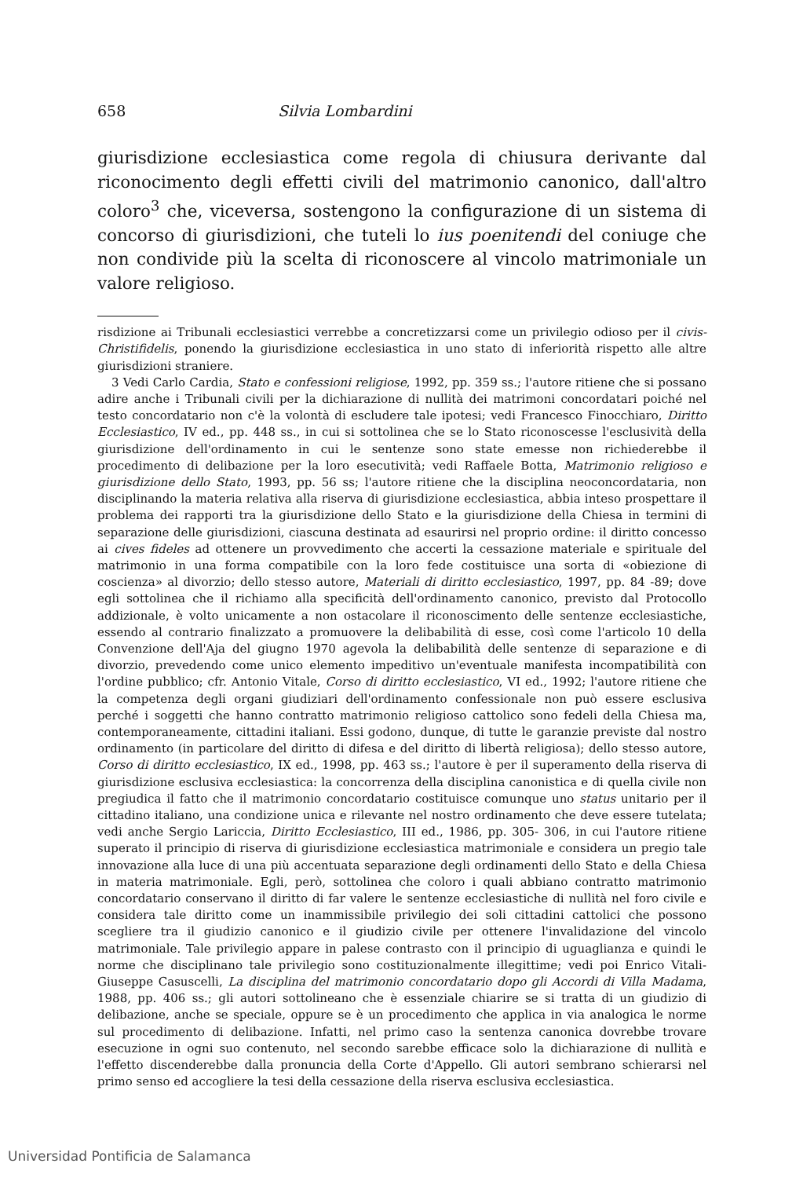658 Silvia Lombardini
giurisdizione ecclesiastica come regola di chiusura derivante dal riconocimento degli effetti civili del matrimonio canonico, dall'altro coloro<sup>3</sup> che, viceversa, sostengono la configurazione di un sistema di concorso di giurisdizioni, che tuteli lo ius poenitendi del coniuge che non condivide più la scelta di riconoscere al vincolo matrimoniale un valore religioso.
risdizione ai Tribunali ecclesiastici verrebbe a concretizzarsi come un privilegio odioso per il civis-Christifidelis, ponendo la giurisdizione ecclesiastica in uno stato di inferiorità rispetto alle altre giurisdizioni straniere.
3 Vedi Carlo Cardia, Stato e confessioni religiose, 1992, pp. 359 ss.; l'autore ritiene che si possano adire anche i Tribunali civili per la dichiarazione di nullità dei matrimoni concordatari poiché nel testo concordatario non c'è la volontà di escludere tale ipotesi; vedi Francesco Finocchiaro, Diritto Ecclesiastico, IV ed., pp. 448 ss., in cui si sottolinea che se lo Stato riconoscesse l'esclusività della giurisdizione dell'ordinamento in cui le sentenze sono state emesse non richiederebbe il procedimento di delibazione per la loro esecutività; vedi Raffaele Botta, Matrimonio religioso e giurisdizione dello Stato, 1993, pp. 56 ss; l'autore ritiene che la disciplina neoconcordataria, non disciplinando la materia relativa alla riserva di giurisdizione ecclesiastica, abbia inteso prospettare il problema dei rapporti tra la giurisdizione dello Stato e la giurisdizione della Chiesa in termini di separazione delle giurisdizioni, ciascuna destinata ad esaurirsi nel proprio ordine: il diritto concesso ai cives fideles ad ottenere un provvedimento che accerti la cessazione materiale e spirituale del matrimonio in una forma compatibile con la loro fede costituisce una sorta di «obiezione di coscienza» al divorzio; dello stesso autore, Materiali di diritto ecclesiastico, 1997, pp. 84 -89; dove egli sottolinea che il richiamo alla specificità dell'ordinamento canonico, previsto dal Protocollo addizionale, è volto unicamente a non ostacolare il riconoscimento delle sentenze ecclesiastiche, essendo al contrario finalizzato a promuovere la delibabilità di esse, così come l'articolo 10 della Convenzione dell'Aja del giugno 1970 agevola la delibabilità delle sentenze di separazione e di divorzio, prevedendo come unico elemento impeditivo un'eventuale manifesta incompatibilità con l'ordine pubblico; cfr. Antonio Vitale, Corso di diritto ecclesiastico, VI ed., 1992; l'autore ritiene che la competenza degli organi giudiziari dell'ordinamento confessionale non può essere esclusiva perché i soggetti che hanno contratto matrimonio religioso cattolico sono fedeli della Chiesa ma, contemporaneamente, cittadini italiani. Essi godono, dunque, di tutte le garanzie previste dal nostro ordinamento (in particolare del diritto di difesa e del diritto di libertà religiosa); dello stesso autore, Corso di diritto ecclesiastico, IX ed., 1998, pp. 463 ss.; l'autore è per il superamento della riserva di giurisdizione esclusiva ecclesiastica: la concorrenza della disciplina canonistica e di quella civile non pregiudica il fatto che il matrimonio concordatario costituisce comunque uno status unitario per il cittadino italiano, una condizione unica e rilevante nel nostro ordinamento che deve essere tutelata; vedi anche Sergio Lariccia, Diritto Ecclesiastico, III ed., 1986, pp. 305- 306, in cui l'autore ritiene superato il principio di riserva di giurisdizione ecclesiastica matrimoniale e considera un pregio tale innovazione alla luce di una più accentuata separazione degli ordinamenti dello Stato e della Chiesa in materia matrimoniale. Egli, però, sottolinea che coloro i quali abbiano contratto matrimonio concordatario conservano il diritto di far valere le sentenze ecclesiastiche di nullità nel foro civile e considera tale diritto come un inammissibile privilegio dei soli cittadini cattolici che possono scegliere tra il giudizio canonico e il giudizio civile per ottenere l'invalidazione del vincolo matrimoniale. Tale privilegio appare in palese contrasto con il principio di uguaglianza e quindi le norme che disciplinano tale privilegio sono costituzionalmente illegittime; vedi poi Enrico Vitali- Giuseppe Casuscelli, La disciplina del matrimonio concordatario dopo gli Accordi di Villa Madama, 1988, pp. 406 ss.; gli autori sottolineano che è essenziale chiarire se si tratta di un giudizio di delibazione, anche se speciale, oppure se è un procedimento che applica in via analogica le norme sul procedimento di delibazione. Infatti, nel primo caso la sentenza canonica dovrebbe trovare esecuzione in ogni suo contenuto, nel secondo sarebbe efficace solo la dichiarazione di nullità e l'effetto discenderebbe dalla pronuncia della Corte d'Appello. Gli autori sembrano schierarsi nel primo senso ed accogliere la tesi della cessazione della riserva esclusiva ecclesiastica.
Universidad Pontificia de Salamanca